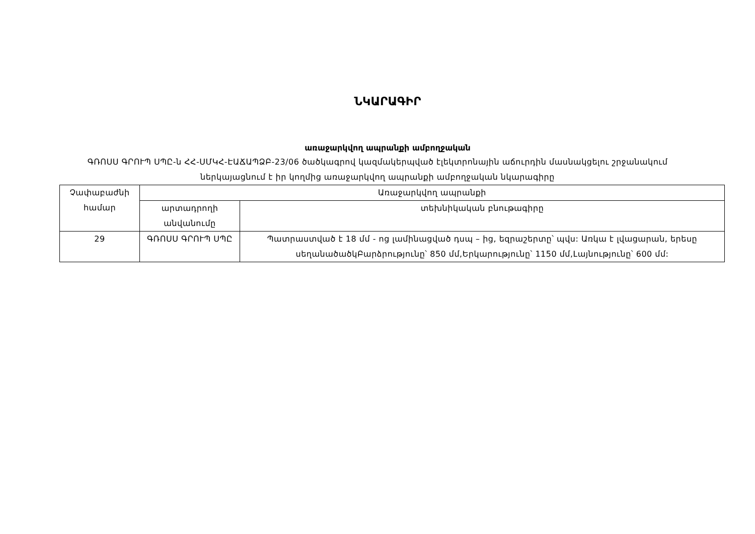ՆԿԱՐԱԳԻՐ
առաջարկվող ապրանքի ամբողջական
ԳՌՈՍՍ ԳՐՈՒՊ ՍՊԸ-ն ՀՀ-ՍՄԿՀ-ԷԱՃԱՊՁԲ-23/06 ծածկագրով կազմակերպված էլեկտրոնային աճուրդին մասնակցելու շրջանակում ներկայացնում է իր կողմից առաջարկվող ապրանքի ամբողջական նկարագիրը
| Չափաբաժնի համար | Առաջարկվող ապրանքի | |
| --- | --- | --- |
| | արտադրողի անվանումը | տեխնիկական բնութագիրը |
| 29 | ԳՌՈՍՍ ԳՐՈՒՊ ՍՊԸ | Պատրաստված է 18 մմ - ոց լամինացված դսպ – ից, եզրաշերտը՝ պվս: Առկա է լվացարան, երեսը սեղանածածկԲարձրությունը՝ 850 մմ,Երկարությունը՝ 1150 մմ,Լայնությունը՝ 600 մմ: |